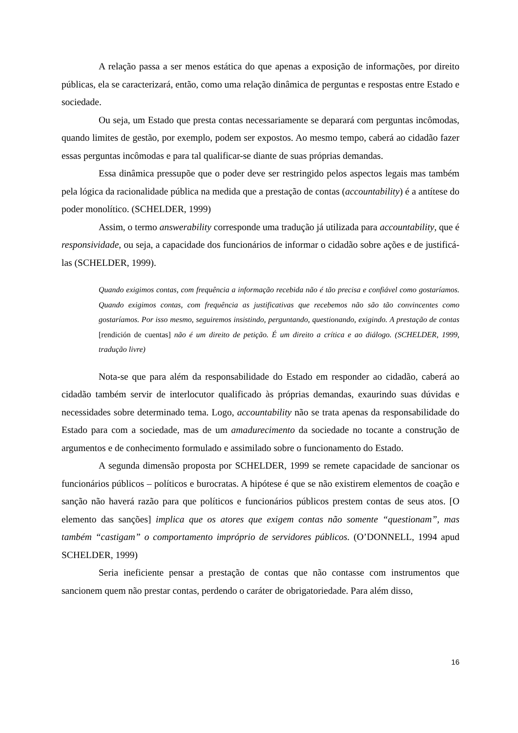A relação passa a ser menos estática do que apenas a exposição de informações, por direito públicas, ela se caracterizará, então, como uma relação dinâmica de perguntas e respostas entre Estado e sociedade.
Ou seja, um Estado que presta contas necessariamente se deparará com perguntas incômodas, quando limites de gestão, por exemplo, podem ser expostos. Ao mesmo tempo, caberá ao cidadão fazer essas perguntas incômodas e para tal qualificar-se diante de suas próprias demandas.
Essa dinâmica pressupõe que o poder deve ser restringido pelos aspectos legais mas também pela lógica da racionalidade pública na medida que a prestação de contas (accountability) é a antítese do poder monolítico. (SCHELDER, 1999)
Assim, o termo answerability corresponde uma tradução já utilizada para accountability, que é responsividade, ou seja, a capacidade dos funcionários de informar o cidadão sobre ações e de justificá-las (SCHELDER, 1999).
Quando exigimos contas, com frequência a informação recebida não é tão precisa e confiável como gostaríamos. Quando exigimos contas, com frequência as justificativas que recebemos não são tão convincentes como gostaríamos. Por isso mesmo, seguiremos insistindo, perguntando, questionando, exigindo. A prestação de contas [rendición de cuentas] não é um direito de petição. É um direito a crítica e ao diálogo. (SCHELDER, 1999, tradução livre)
Nota-se que para além da responsabilidade do Estado em responder ao cidadão, caberá ao cidadão também servir de interlocutor qualificado às próprias demandas, exaurindo suas dúvidas e necessidades sobre determinado tema. Logo, accountability não se trata apenas da responsabilidade do Estado para com a sociedade, mas de um amadurecimento da sociedade no tocante a construção de argumentos e de conhecimento formulado e assimilado sobre o funcionamento do Estado.
A segunda dimensão proposta por SCHELDER, 1999 se remete capacidade de sancionar os funcionários públicos – políticos e burocratas. A hipótese é que se não existirem elementos de coação e sanção não haverá razão para que políticos e funcionários públicos prestem contas de seus atos. [O elemento das sanções] implica que os atores que exigem contas não somente “questionam”, mas também “castigam” o comportamento impróprio de servidores públicos. (O’DONNELL, 1994 apud SCHELDER, 1999)
Seria ineficiente pensar a prestação de contas que não contasse com instrumentos que sancionem quem não prestar contas, perdendo o caráter de obrigatoriedade. Para além disso,
16